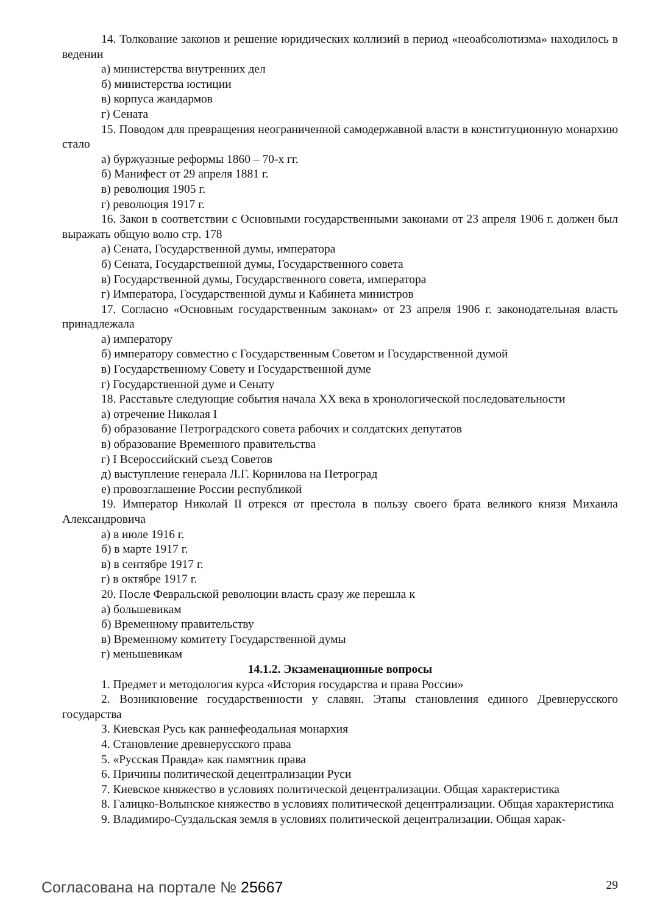14. Толкование законов и решение юридических коллизий в период «неоабсолютизма» находилось в ведении
а) министерства внутренних дел
б) министерства юстиции
в) корпуса жандармов
г) Сената
15. Поводом для превращения неограниченной самодержавной власти в конституционную монархию стало
а) буржуазные реформы 1860 – 70-х гг.
б) Манифест от 29 апреля 1881 г.
в) революция 1905 г.
г) революция 1917 г.
16. Закон в соответствии с Основными государственными законами от 23 апреля 1906 г. должен был выражать общую волю стр. 178
а) Сената, Государственной думы, императора
б) Сената, Государственной думы, Государственного совета
в) Государственной думы, Государственного совета, императора
г) Императора, Государственной думы и Кабинета министров
17. Согласно «Основным государственным законам» от 23 апреля 1906 г. законодательная власть принадлежала
а) императору
б) императору совместно с Государственным Советом и Государственной думой
в) Государственному Совету и Государственной думе
г) Государственной думе и Сенату
18. Расставьте следующие события начала XX века в хронологической последовательности
а) отречение Николая I
б) образование Петроградского совета рабочих и солдатских депутатов
в) образование Временного правительства
г) I Всероссийский съезд Советов
д) выступление генерала Л.Г. Корнилова на Петроград
е) провозглашение России республикой
19. Император Николай II отрекся от престола в пользу своего брата великого князя Михаила Александровича
а) в июле 1916 г.
б) в марте 1917 г.
в) в сентябре 1917 г.
г) в октябре 1917 г.
20. После Февральской революции власть сразу же перешла к
а) большевикам
б) Временному правительству
в) Временному комитету Государственной думы
г) меньшевикам
14.1.2. Экзаменационные вопросы
1. Предмет и методология курса «История государства и права России»
2. Возникновение государственности у славян. Этапы становления единого Древнерусского государства
3. Киевская Русь как раннефеодальная монархия
4. Становление древнерусского права
5. «Русская Правда» как памятник права
6. Причины политической децентрализации Руси
7. Киевское княжество в условиях политической децентрализации. Общая характеристика
8. Галицко-Волынское княжество в условиях политической децентрализации. Общая характеристика
9. Владимиро-Суздальская земля в условиях политической децентрализации. Общая харак-
Согласована на портале № 25667 29